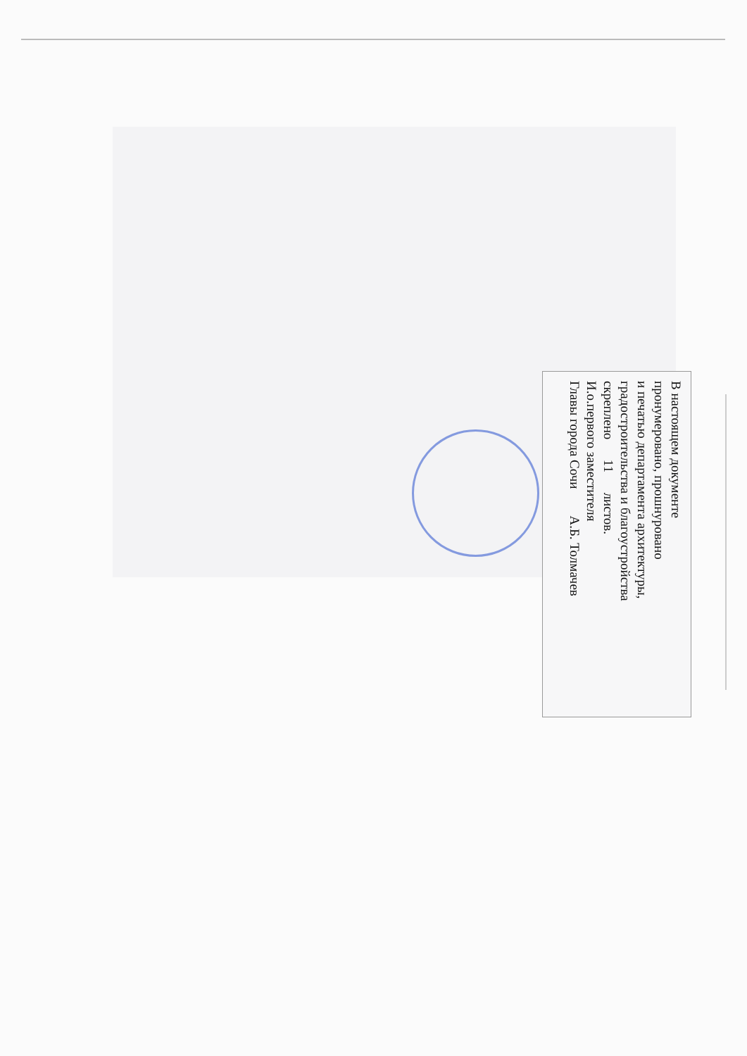В настоящем документе
пронумеровано, прошнуровано
и печатью департамента архитектуры,
градостроительства и благоустройства
скреплено 11 листов.
И.о.первого заместителя
Главы города Сочи А.Б. Толмачев